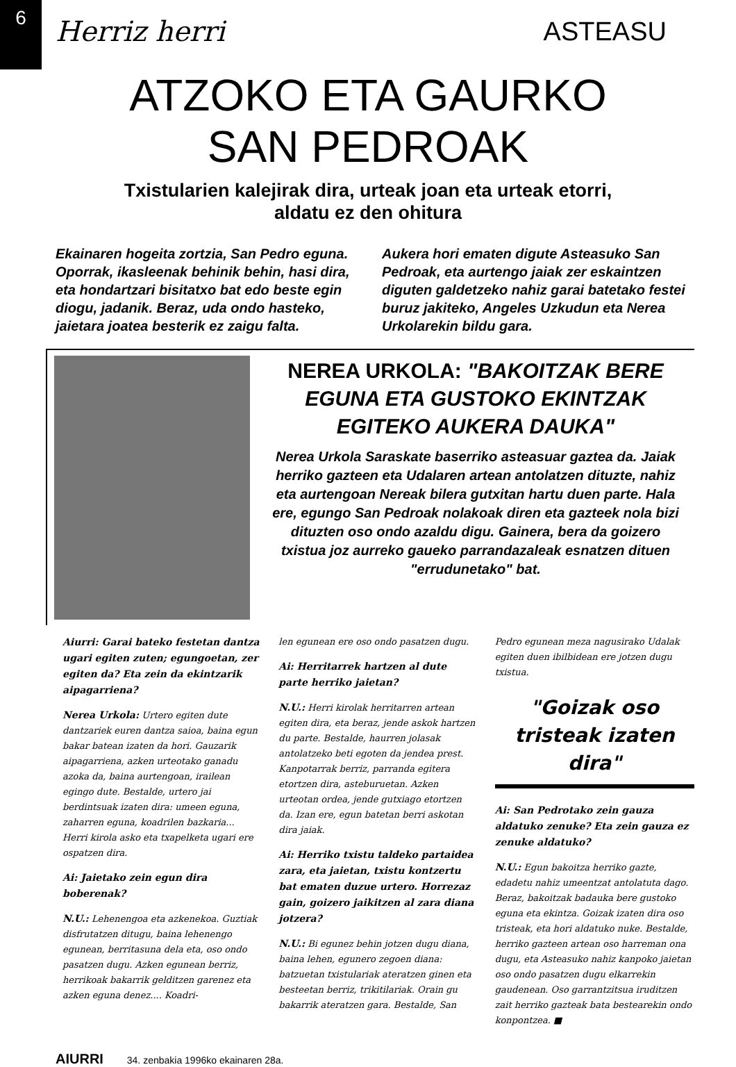6
Herriz herri ASTEASU
ATZOKO ETA GAURKO
SAN PEDROAK
Txistularien kalejirak dira, urteak joan eta urteak etorri,
aldatu ez den ohitura
Ekainaren hogeita zortzia, San Pedro eguna. Oporrak, ikasleenak behinik behin, hasi dira, eta hondartzari bisitatxo bat edo beste egin diogu, jadanik. Beraz, uda ondo hasteko, jaietara joatea besterik ez zaigu falta.
Aukera hori ematen digute Asteasuko San Pedroak, eta aurtengo jaiak zer eskaintzen diguten galdetzeko nahiz garai batetako festei buruz jakiteko, Angeles Uzkudun eta Nerea Urkolarekin bildu gara.
NEREA URKOLA: "BAKOITZAK BERE EGUNA ETA GUSTOKO EKINTZAK EGITEKO AUKERA DAUKA"
Nerea Urkola Saraskate baserriko asteasuar gaztea da. Jaiak herriko gazteen eta Udalaren artean antolatzen dituzte, nahiz eta aurtengoan Nereak bilera gutxitan hartu duen parte. Hala ere, egungo San Pedroak nolakoak diren eta gazteek nola bizi dituzten oso ondo azaldu digu. Gainera, bera da goizero txistua joz aurreko gaueko parrandazaleak esnatzen dituen "errudunetako" bat.
Aiurri: Garai bateko festetan dantza ugari egiten zuten; egungoetan, zer egiten da? Eta zein da ekintzarik aipagarriena?
Nerea Urkola: Urtero egiten dute dantzariek euren dantza saioa, baina egun bakar batean izaten da hori. Gauzarik aipagarriena, azken urteotako ganadu azoka da, baina aurtengoan, irailean egingo dute. Bestalde, urtero jai berdintsuak izaten dira: umeen eguna, zaharren eguna, koadrilen bazkaria... Herri kirola asko eta txapelketa ugari ere ospatzen dira.
Ai: Jaietako zein egun dira boberenak?
N.U.: Lehenengoa eta azkenekoa. Guztiak disfrutatzen ditugu, baina lehenengo egunean, berritasuna dela eta, oso ondo pasatzen dugu. Azken egunean berriz, herrikoak bakarrik gelditzen garenez eta azken eguna denez.... Koadri-
len egunean ere oso ondo pasatzen dugu.
Ai: Herritarrek hartzen al dute parte herriko jaietan?
N.U.: Herri kirolak herritarren artean egiten dira, eta beraz, jende askok hartzen du parte. Bestalde, haurren jolasak antolatzeko beti egoten da jendea prest. Kanpotarrak berriz, parranda egitera etortzen dira, asteburuetan. Azken urteotan ordea, jende gutxiago etortzen da. Izan ere, egun batetan berri askotan dira jaiak.
Ai: Herriko txistu taldeko partaidea zara, eta jaietan, txistu kontzertu bat ematen duzue urtero. Horrezaz gain, goizero jaikitzen al zara diana jotzera?
N.U.: Bi egunez behin jotzen dugu diana, baina lehen, egunero zegoen diana: batzuetan txistulariak ateratzen ginen eta besteetan berriz, trikitilariak. Orain gu bakarrik ateratzen gara. Bestalde, San
Pedro egunean meza nagusirako Udalak egiten duen ibilbidean ere jotzen dugu txistua.
"Goizak oso tristeak izaten dira"
Ai: San Pedrotako zein gauza aldatuko zenuke? Eta zein gauza ez zenuke aldatuko?
N.U.: Egun bakoitza herriko gazte, edadetu nahiz umeentzat antolatuta dago. Beraz, bakoitzak badauka bere gustoko eguna eta ekintza. Goizak izaten dira oso tristeak, eta hori aldatuko nuke. Bestalde, herriko gazteen artean oso harreman ona dugu, eta Asteasuko nahiz kanpoko jaietan oso ondo pasatzen dugu elkarrekin gaudenean. Oso garrantzitsua iruditzen zait herriko gazteak bata bestearekin ondo konpontzea. ■
AIURRI 34. zenbakia 1996ko ekainaren 28a.